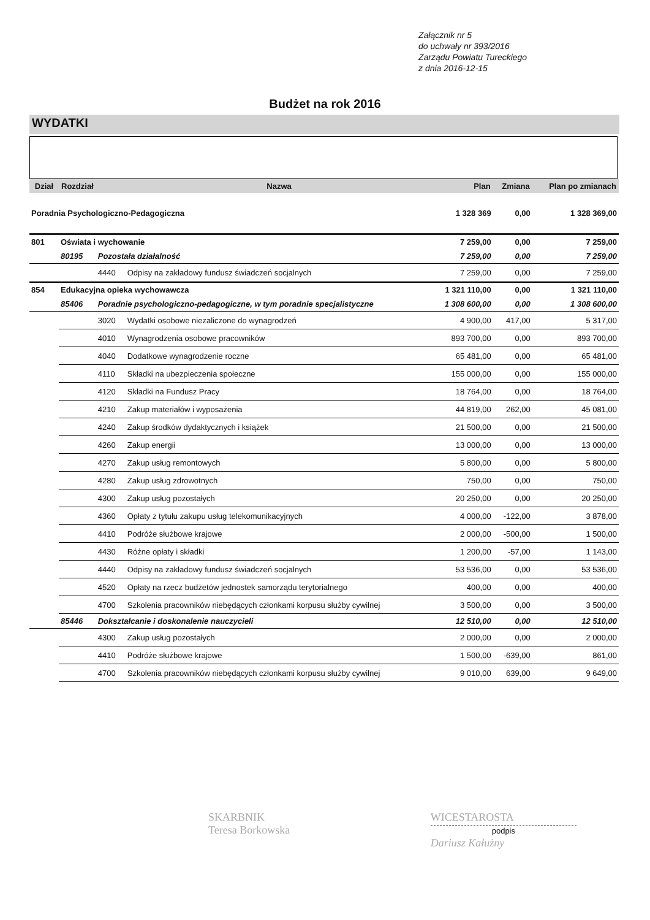Załącznik nr 5
do uchwały nr 393/2016
Zarządu Powiatu Tureckiego
z dnia 2016-12-15
Budżet na rok 2016
WYDATKI
| Dział | Rozdział | | Nazwa | Plan | Zmiana | Plan po zmianach |
| --- | --- | --- | --- | --- | --- | --- |
| Poradnia Psychologiczno-Pedagogiczna | | | | 1 328 369 | 0,00 | 1 328 369,00 |
| 801 | Oświata i wychowanie | | | 7 259,00 | 0,00 | 7 259,00 |
| | 80195 | Pozostała działalność | | 7 259,00 | 0,00 | 7 259,00 |
| | | 4440 | Odpisy na zakładowy fundusz świadczeń socjalnych | 7 259,00 | 0,00 | 7 259,00 |
| 854 | Edukacyjna opieka wychowawcza | | | 1 321 110,00 | 0,00 | 1 321 110,00 |
| | 85406 | Poradnie psychologiczno-pedagogiczne, w tym poradnie specjalistyczne | | 1 308 600,00 | 0,00 | 1 308 600,00 |
| | | 3020 | Wydatki osobowe niezaliczone do wynagrodzeń | 4 900,00 | 417,00 | 5 317,00 |
| | | 4010 | Wynagrodzenia osobowe pracowników | 893 700,00 | 0,00 | 893 700,00 |
| | | 4040 | Dodatkowe wynagrodzenie roczne | 65 481,00 | 0,00 | 65 481,00 |
| | | 4110 | Składki na ubezpieczenia społeczne | 155 000,00 | 0,00 | 155 000,00 |
| | | 4120 | Składki na Fundusz Pracy | 18 764,00 | 0,00 | 18 764,00 |
| | | 4210 | Zakup materiałów i wyposażenia | 44 819,00 | 262,00 | 45 081,00 |
| | | 4240 | Zakup środków dydaktycznych i książek | 21 500,00 | 0,00 | 21 500,00 |
| | | 4260 | Zakup energii | 13 000,00 | 0,00 | 13 000,00 |
| | | 4270 | Zakup usług remontowych | 5 800,00 | 0,00 | 5 800,00 |
| | | 4280 | Zakup usług zdrowotnych | 750,00 | 0,00 | 750,00 |
| | | 4300 | Zakup usług pozostałych | 20 250,00 | 0,00 | 20 250,00 |
| | | 4360 | Opłaty z tytułu zakupu usług telekomunikacyjnych | 4 000,00 | -122,00 | 3 878,00 |
| | | 4410 | Podróże służbowe krajowe | 2 000,00 | -500,00 | 1 500,00 |
| | | 4430 | Różne opłaty i składki | 1 200,00 | -57,00 | 1 143,00 |
| | | 4440 | Odpisy na zakładowy fundusz świadczeń socjalnych | 53 536,00 | 0,00 | 53 536,00 |
| | | 4520 | Opłaty na rzecz budżetów jednostek samorządu terytorialnego | 400,00 | 0,00 | 400,00 |
| | | 4700 | Szkolenia pracowników niebędących członkami korpusu służby cywilnej | 3 500,00 | 0,00 | 3 500,00 |
| | 85446 | Dokształcanie i doskonalenie nauczycieli | | 12 510,00 | 0,00 | 12 510,00 |
| | | 4300 | Zakup usług pozostałych | 2 000,00 | 0,00 | 2 000,00 |
| | | 4410 | Podróże służbowe krajowe | 1 500,00 | -639,00 | 861,00 |
| | | 4700 | Szkolenia pracowników niebędących członkami korpusu służby cywilnej | 9 010,00 | 639,00 | 9 649,00 |
SKARBNIK
Teresa Borkowska
WICESTAROSTA
podpis
Dariusz Kałużny